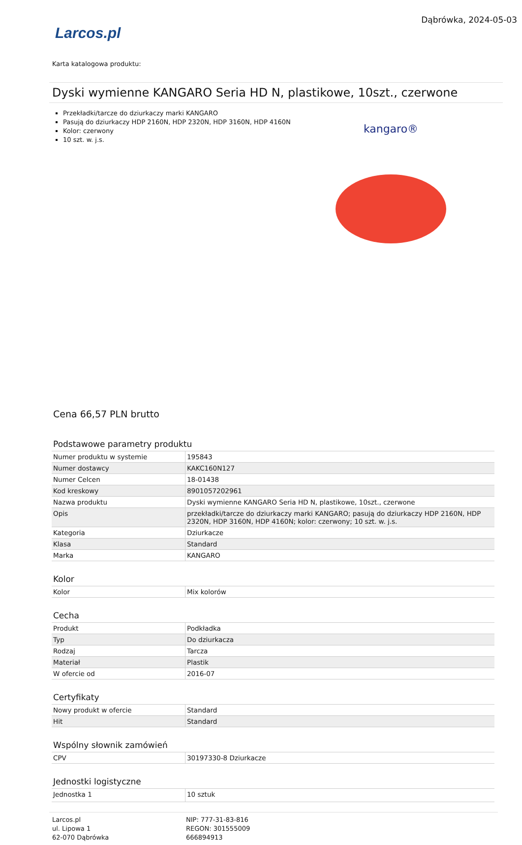Larcos.pl
Dąbrówka, 2024-05-03
Karta katalogowa produktu:
Dyski wymienne KANGARO Seria HD N, plastikowe, 10szt., czerwone
Przekładki/tarcze do dziurkaczy marki KANGARO
Pasują do dziurkaczy HDP 2160N, HDP 2320N, HDP 3160N, HDP 4160N
Kolor: czerwony
10 szt. w. j.s.
kangaro®
Cena 66,57 PLN brutto
Podstawowe parametry produktu
| Numer produktu w systemie | 195843 |
| Numer dostawcy | KAKC160N127 |
| Numer Celcen | 18-01438 |
| Kod kreskowy | 8901057202961 |
| Nazwa produktu | Dyski wymienne KANGARO Seria HD N, plastikowe, 10szt., czerwone |
| Opis | przekładki/tarcze do dziurkaczy marki KANGARO; pasują do dziurkaczy HDP 2160N, HDP 2320N, HDP 3160N, HDP 4160N; kolor: czerwony; 10 szt. w. j.s. |
| Kategoria | Dziurkacze |
| Klasa | Standard |
| Marka | KANGARO |
Kolor
| Kolor | Mix kolorów |
Cecha
| Produkt | Podkładka |
| Typ | Do dziurkacza |
| Rodzaj | Tarcza |
| Materiał | Plastik |
| W ofercie od | 2016-07 |
Certyfikaty
| Nowy produkt w ofercie | Standard |
| Hit | Standard |
Wspólny słownik zamówień
| CPV | 30197330-8 Dziurkacze |
Jednostki logistyczne
| Jednostka 1 | 10 sztuk |
Larcos.pl
ul. Lipowa 1
62-070 Dąbrówka
NIP: 777-31-83-816
REGON: 301555009
666894913